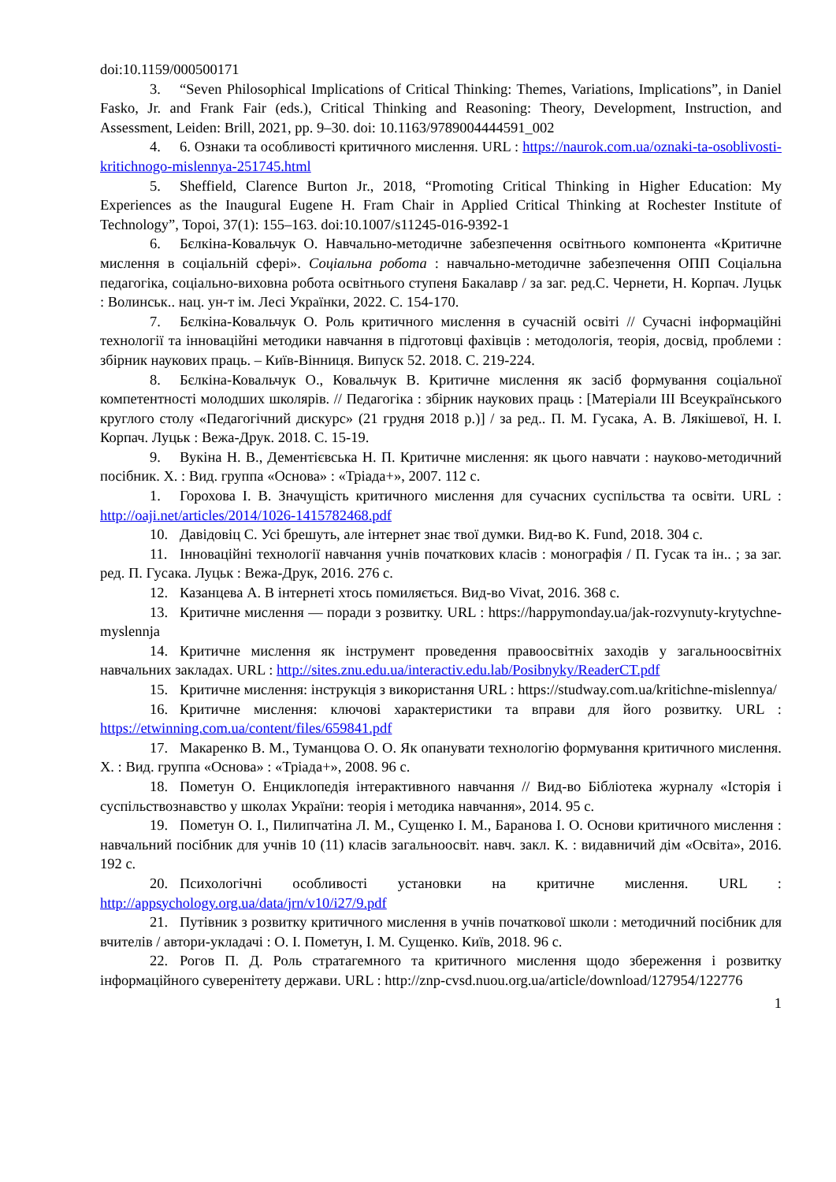doi:10.1159/000500171
3. “Seven Philosophical Implications of Critical Thinking: Themes, Variations, Implications”, in Daniel Fasko, Jr. and Frank Fair (eds.), Critical Thinking and Reasoning: Theory, Development, Instruction, and Assessment, Leiden: Brill, 2021, pp. 9–30. doi: 10.1163/9789004444591_002
4. 6. Ознаки та особливості критичного мислення. URL : https://naurok.com.ua/oznaki-ta-osoblivosti-kritichnogo-mislennya-251745.html
5. Sheffield, Clarence Burton Jr., 2018, “Promoting Critical Thinking in Higher Education: My Experiences as the Inaugural Eugene H. Fram Chair in Applied Critical Thinking at Rochester Institute of Technology”, Topoi, 37(1): 155–163. doi:10.1007/s11245-016-9392-1
6. Бєлкіна-Ковальчук О. Навчально-методичне забезпечення освітнього компонента «Критичне мислення в соціальній сфері». Соціальна робота : навчально-методичне забезпечення ОПП Соціальна педагогіка, соціально-виховна робота освітнього ступеня Бакалавр / за заг. ред.С. Чернети, Н. Корпач. Луцьк : Волинськ.. нац. ун-т ім. Лесі Українки, 2022. С. 154-170.
7. Бєлкіна-Ковальчук О. Роль критичного мислення в сучасній освіті // Сучасні інформаційні технології та інноваційні методики навчання в підготовці фахівців : методологія, теорія, досвід, проблеми : збірник наукових праць. – Київ-Вінниця. Випуск 52. 2018. С. 219-224.
8. Бєлкіна-Ковальчук О., Ковальчук В. Критичне мислення як засіб формування соціальної компетентності молодших школярів. // Педагогіка : збірник наукових праць : [Матеріали ІІІ Всеукраїнського круглого столу «Педагогічний дискурс» (21 грудня 2018 р.)] / за ред.. П. М. Гусака, А. В. Лякішевої, Н. І. Корпач. Луцьк : Вежа-Друк. 2018. С. 15-19.
9. Вукіна Н. В., Дементієвська Н. П. Критичне мислення: як цього навчати : науково-методичний посібник. Х. : Вид. группа «Основа» : «Тріада+», 2007. 112 с.
1. Горохова І. В. Значущість критичного мислення для сучасних суспільства та освіти. URL : http://oaji.net/articles/2014/1026-1415782468.pdf
10. Давідовіц С. Усі брешуть, але інтернет знає твої думки. Вид-во K. Fund, 2018. 304 с.
11. Інноваційні технології навчання учнів початкових класів : монографія / П. Гусак та ін.. ; за заг. ред. П. Гусака. Луцьк : Вежа-Друк, 2016. 276 с.
12. Казанцева А. В інтернеті хтось помиляється. Вид-во Vivat, 2016. 368 с.
13. Критичне мислення — поради з розвитку. URL : https://happymonday.ua/jak-rozvynuty-krytychne-myslennja
14. Критичне мислення як інструмент проведення правоосвітніх заходів у загальноосвітніх навчальних закладах. URL : http://sites.znu.edu.ua/interactiv.edu.lab/Posibnyky/ReaderCT.pdf
15. Критичне мислення: інструкція з використання URL : https://studway.com.ua/kritichne-mislennya/
16. Критичне мислення: ключові характеристики та вправи для його розвитку. URL : https://etwinning.com.ua/content/files/659841.pdf
17. Макаренко В. М., Туманцова О. О. Як опанувати технологію формування критичного мислення. Х. : Вид. группа «Основа» : «Тріада+», 2008. 96 с.
18. Пометун О. Енциклопедія інтерактивного навчання // Вид-во Бібліотека журналу «Історія і суспільствознавство у школах України: теорія і методика навчання», 2014. 95 с.
19. Пометун О. І., Пилипчатіна Л. М., Сущенко І. М., Баранова І. О. Основи критичного мислення : навчальний посібник для учнів 10 (11) класів загальноосвіт. навч. закл. К. : видавничий дім «Освіта», 2016. 192 с.
20. Психологічні особливості установки на критичне мислення. URL : http://appsychology.org.ua/data/jrn/v10/i27/9.pdf
21. Путівник з розвитку критичного мислення в учнів початкової школи : методичний посібник для вчителів / автори-укладачі : О. І. Пометун, І. М. Сущенко. Київ, 2018. 96 с.
22. Рогов П. Д. Роль стратагемного та критичного мислення щодо збереження і розвитку інформаційного суверенітету держави. URL : http://znp-cvsd.nuou.org.ua/article/download/127954/122776
1